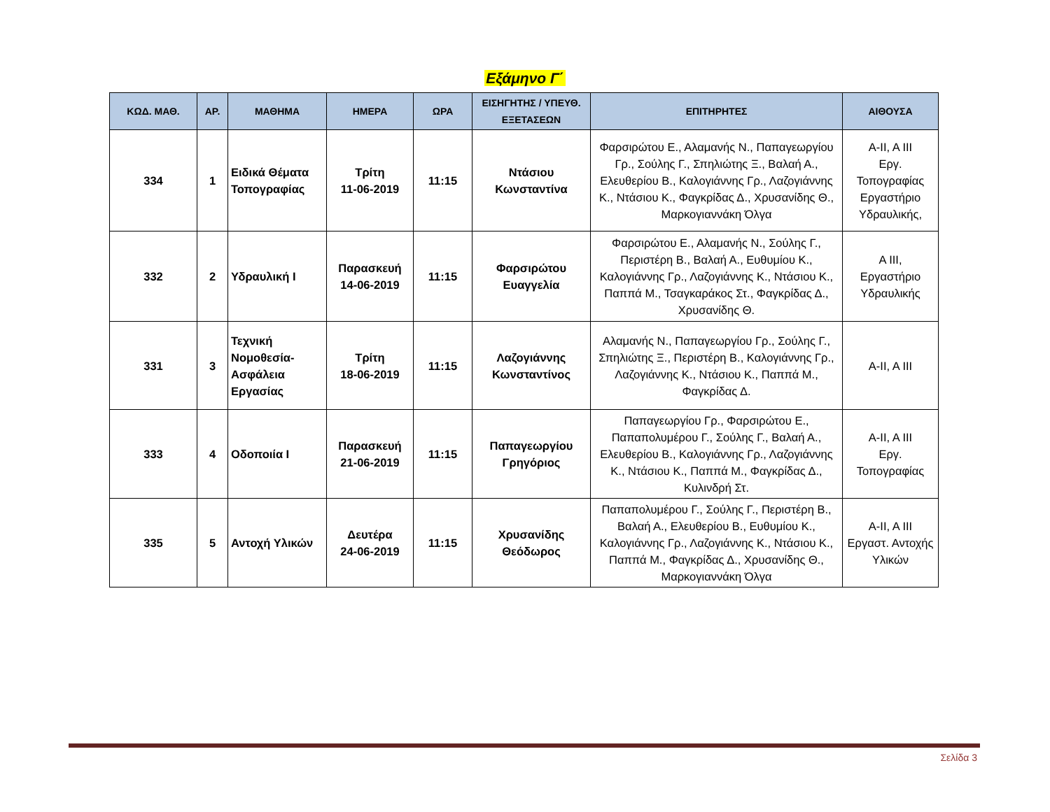Εξάμηνο Γ΄
| ΚΩΔ. ΜΑΘ. | ΑΡ. | ΜΑΘΗΜΑ | ΗΜΕΡΑ | ΩΡΑ | ΕΙΣΗΓΗΤΗΣ / ΥΠΕΥΘ. ΕΞΕΤΑΣΕΩΝ | ΕΠΙΤΗΡΗΤΕΣ | ΑΙΘΟΥΣΑ |
| --- | --- | --- | --- | --- | --- | --- | --- |
| 334 | 1 | Ειδικά Θέματα Τοπογραφίας | Τρίτη 11-06-2019 | 11:15 | Ντάσιου Κωνσταντίνα | Φαρσιρώτου Ε., Αλαμανής Ν., Παπαγεωργίου Γρ., Σούλης Γ., Σπηλιώτης Ξ., Βαλαή Α., Ελευθερίου Β., Καλογιάννης Γρ., Λαζογιάννης Κ., Ντάσιου Κ., Φαγκρίδας Δ., Χρυσανίδης Θ., Μαρκογιαννάκη Όλγα | Α-ΙΙ, Α ΙΙΙ Εργ. Τοπογραφίας Εργαστήριο Υδραυλικής, |
| 332 | 2 | Υδραυλική Ι | Παρασκευή 14-06-2019 | 11:15 | Φαρσιρώτου Ευαγγελία | Φαρσιρώτου Ε., Αλαμανής Ν., Σούλης Γ., Περιστέρη Β., Βαλαή Α., Ευθυμίου Κ., Καλογιάννης Γρ., Λαζογιάννης Κ., Ντάσιου Κ., Παππά Μ., Τσαγκαράκος Στ., Φαγκρίδας Δ., Χρυσανίδης Θ. | Α ΙΙΙ, Εργαστήριο Υδραυλικής |
| 331 | 3 | Τεχνική Νομοθεσία-Ασφάλεια Εργασίας | Τρίτη 18-06-2019 | 11:15 | Λαζογιάννης Κωνσταντίνος | Αλαμανής Ν., Παπαγεωργίου Γρ., Σούλης Γ., Σπηλιώτης Ξ., Περιστέρη Β., Καλογιάννης Γρ., Λαζογιάννης Κ., Ντάσιου Κ., Παππά Μ., Φαγκρίδας Δ. | Α-ΙΙ, Α ΙΙΙ |
| 333 | 4 | Οδοποιία Ι | Παρασκευή 21-06-2019 | 11:15 | Παπαγεωργίου Γρηγόριος | Παπαγεωργίου Γρ., Φαρσιρώτου Ε., Παπαπολυμέρου Γ., Σούλης Γ., Βαλαή Α., Ελευθερίου Β., Καλογιάννης Γρ., Λαζογιάννης Κ., Ντάσιου Κ., Παππά Μ., Φαγκρίδας Δ., Κυλινδρή Στ. | Α-ΙΙ, Α ΙΙΙ Εργ. Τοπογραφίας |
| 335 | 5 | Αντοχή Υλικών | Δευτέρα 24-06-2019 | 11:15 | Χρυσανίδης Θεόδωρος | Παπαπολυμέρου Γ., Σούλης Γ., Περιστέρη Β., Βαλαή Α., Ελευθερίου Β., Ευθυμίου Κ., Καλογιάννης Γρ., Λαζογιάννης Κ., Ντάσιου Κ., Παππά Μ., Φαγκρίδας Δ., Χρυσανίδης Θ., Μαρκογιαννάκη Όλγα | Α-ΙΙ, Α ΙΙΙ Εργαστ. Αντοχής Υλικών |
Σελίδα 3